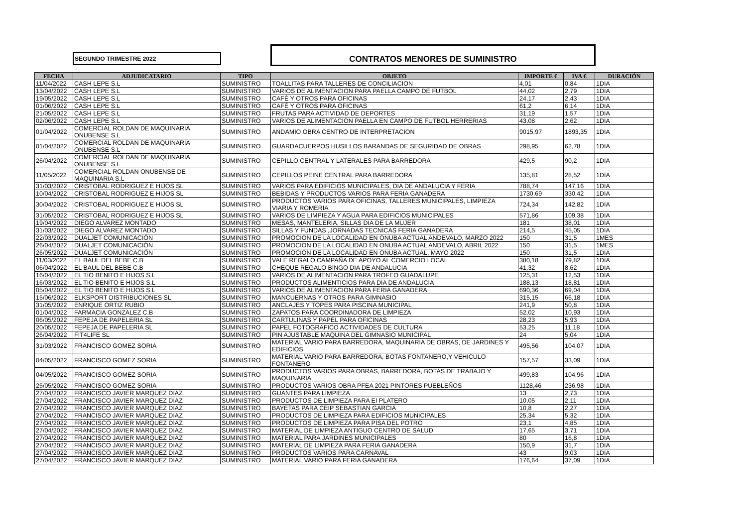SEGUNDO TRIMESTRE 2022
CONTRATOS MENORES DE SUMINISTRO
| FECHA | ADJUDICATARIO | TIPO | OBJETO | IMPORTE € | IVA € | DURACIÓN |
| --- | --- | --- | --- | --- | --- | --- |
| 11/04/2022 | CASH LEPE S.L | SUMINISTRO | TOALLITAS PARA TALLERES DE CONCILIACION | 4,01 | 0,84 | 1DIA |
| 13/04/2022 | CASH LEPE S.L | SUMINISTRO | VARIOS DE ALIMENTACION PARA PAELLA CAMPO DE FUTBOL | 44,02 | 2,79 | 1DIA |
| 19/05/2022 | CASH LEPE S.L | SUMINISTRO | CAFÉ Y OTROS PARA OFICINAS | 24,17 | 2,43 | 1DIA |
| 01/06/2022 | CASH LEPE S.L | SUMINISTRO | CAFÉ Y OTROS PARA OFICINAS | 61,2 | 6,14 | 1DIA |
| 21/05/2022 | CASH LEPE S.L | SUMINISTRO | FRUTAS PARA ACTIVIDAD DE DEPORTES | 31,19 | 1,57 | 1DIA |
| 02/06/2022 | CASH LEPE S.L | SUMINISTRO | VARIOS DE ALIMENTACION PAELLA EN CAMPO DE FUTBOL HERRERIAS | 43,08 | 2,62 | 1DIA |
| 01/04/2022 | COMERCIAL ROLDAN DE MAQUINARIA ONUBENSE S.L | SUMINISTRO | ANDAMIO OBRA CENTRO DE INTERPRETACION | 9015,97 | 1893,35 | 1DIA |
| 01/04/2022 | COMERCIAL ROLDAN DE MAQUINARIA ONUBENSE S.L | SUMINISTRO | GUARDACUERPOS HUSILLOS BARANDAS DE SEGURIDAD DE OBRAS | 298,95 | 62,78 | 1DIA |
| 26/04/2022 | COMERCIAL ROLDAN DE MAQUINARIA ONUBENSE S.L | SUMINISTRO | CEPILLO CENTRAL Y LATERALES PARA BARREDORA | 429,5 | 90,2 | 1DIA |
| 11/05/2022 | COMERCIAL ROLDAN ONUBENSE DE MAQUINARIA S.L | SUMINISTRO | CEPILLOS PEINE CENTRAL PARA BARREDORA | 135,81 | 28,52 | 1DIA |
| 31/03/2022 | CRISTOBAL RODRIGUEZ E HIJOS SL | SUMINISTRO | VARIOS PARA EDIFICIOS MUNICIPALES, DIA DE ANDALUCIA Y FERIA | 788,74 | 147,16 | 1DIA |
| 10/04/2022 | CRISTOBAL RODRIGUEZ E HIJOS SL | SUMINISTRO | BEBIDAS Y PRODUCTOS VARIOS PARA FERIA GANADERA | 1730,69 | 330,42 | 1DIA |
| 30/04/2022 | CRISTOBAL RODRIGUEZ E HIJOS SL | SUMINISTRO | PRODUCTOS VARIOS PARA OFICINAS, TALLERES MUNICIPALES, LIMPIEZA VIARIA Y ROMERIA | 724,34 | 142,82 | 1DIA |
| 31/05/2022 | CRISTOBAL RODRIGUEZ E HIJOS SL | SUMINISTRO | VARIOS DE LIMPIEZA Y AGUA PARA EDIFICIOS MUNICIPALES | 571,86 | 109,38 | 1DIA |
| 19/04/2022 | DIEGO ALVAREZ MONTADO | SUMINISTRO | MESAS, MANTELERIA, SILLAS DIA DE LA MUJER | 181 | 38,01 | 1DIA |
| 31/03/2022 | DIEGO ALVAREZ MONTADO | SUMINISTRO | SILLAS Y FUNDAS ,JORNADAS TECNICAS FERIA GANADERA | 214,5 | 45,05 | 1DIA |
| 22/03/2022 | DUALJET COMUNICACIÓN | SUMINISTRO | PROMOCION DE LA LOCALIDAD EN ONUBA ACTUAL ANDEVALO, MARZO 2022 | 150 | 31,5 | 1MES |
| 26/04/2022 | DUALJET COMUNICACIÓN | SUMINISTRO | PROMOCION DE LA LOCALIDAD EN ONUBA ACTUAL ANDEVALO, ABRIL 2022 | 150 | 31,5 | 1MES |
| 26/05/2022 | DUALJET COMUNICACIÓN | SUMINISTRO | PROMOCION DE LA LOCALIDAD EN ONUBA ACTUAL, MAYO 2022 | 150 | 31,5 | 1DIA |
| 11/03/2022 | EL BAUL DEL BEBE C.B | SUMINISTRO | VALE REGALO CAMPAÑA DE APOYO AL COMERCIO LOCAL | 380,18 | 79,82 | 1DIA |
| 06/04/2022 | EL BAUL DEL BEBE C.B | SUMINISTRO | CHEQUE REGALO BINGO DIA DE ANDALUCIA | 41,32 | 8,62 | 1DIA |
| 16/04/2022 | EL TIO BENITO E HIJOS S.L | SUMINISTRO | VARIOS DE ALIMENTACION PARA TROFEO GUADALUPE | 125,31 | 12,53 | 1DIA |
| 16/03/2022 | EL TIO BENITO E HIJOS S.L | SUMINISTRO | PRODUCTOS ALIMENTICIOS PARA DIA DE ANDALUCIA | 188,13 | 18,81 | 1DIA |
| 05/04/2022 | EL TIO BENITO E HIJOS S.L | SUMINISTRO | VARIOS DE ALIMENTACION PARA FERIA GANADERA | 690,36 | 69,04 | 1DIA |
| 15/06/2022 | ELKSPORT DISTRIBUCIONES SL | SUMINISTRO | MANCUERNAS Y OTROS PARA GIMNASIO | 315,15 | 66,18 | 1DIA |
| 31/05/2022 | ENRIQUE ORTIZ RUBIO | SUMINISTRO | ANCLAJES Y TOPES PARA PISCINA MUNICIPAL | 241,9 | 50,8 | 1DIA |
| 01/04/2022 | FARMACIA GONZALEZ C.B | SUMINISTRO | ZAPATOS PARA COORDINADORA DE LIMPIEZA | 52,02 | 10,93 | 1DIA |
| 06/05/2022 | FEPEJA DE PAPELERIA SL | SUMINISTRO | CARTULINAS Y PAPEL PARA OFICINAS | 28,23 | 5,93 | 1DIA |
| 20/05/2022 | FEPEJA DE PAPELERIA SL | SUMINISTRO | PAPEL FOTOGRAFICO ACTIVIDADES DE CULTURA | 53,25 | 11,18 | 1DIA |
| 26/04/2022 | FIT4LIFE SL | SUMINISTRO | PIN AJUSTABLE MAQUINA DEL GIMNASIO MUNICIPAL | 24 | 5,04 | 1DIA |
| 31/03/2022 | FRANCISCO GOMEZ SORIA | SUMINISTRO | MATERIAL VARIO PARA BARREDORA, MAQUINARIA DE OBRAS, DE JARDINES Y EDIFICIOS | 495,56 | 104,07 | 1DIA |
| 04/05/2022 | FRANCISCO GOMEZ SORIA | SUMINISTRO | MATERIAL VARIO PARA BARREDORA, BOTAS FONTANERO,Y VEHICULO FONTANERO | 157,57 | 33,09 | 1DIA |
| 04/05/2022 | FRANCISCO GOMEZ SORIA | SUMINISTRO | PRODUCTOS VARIOS PARA OBRAS, BARREDORA, BOTAS DE TRABAJO Y MAQUINARIA | 499,83 | 104,96 | 1DIA |
| 25/05/2022 | FRANCISCO GOMEZ SORIA | SUMINISTRO | PRODUCTOS VARIOS OBRA PFEA 2021 PINTORES PUEBLEÑOS | 1128,46 | 236,98 | 1DIA |
| 27/04/2022 | FRANCISCO JAVIER MARQUEZ DIAZ | SUMINISTRO | GUANTES PARA LIMPIEZA | 13 | 2,73 | 1DIA |
| 27/04/2022 | FRANCISCO JAVIER MARQUEZ DIAZ | SUMINISTRO | PRODUCTOS DE LIMPIEZA PARA EI PLATERO | 10,05 | 2,11 | 1DIA |
| 27/04/2022 | FRANCISCO JAVIER MARQUEZ DIAZ | SUMINISTRO | BAYETAS PARA CEIP SEBASTIAN GARCIA | 10,8 | 2,27 | 1DIA |
| 27/04/2022 | FRANCISCO JAVIER MARQUEZ DIAZ | SUMINISTRO | PRODUCTOS DE LIMPIEZA PARA EDIFICIOS MUNICIPALES | 25,34 | 5,32 | 1DIA |
| 27/04/2022 | FRANCISCO JAVIER MARQUEZ DIAZ | SUMINISTRO | PRODUCTOS DE LIMPIEZA PARA PISA DEL POTRO | 23,1 | 4,85 | 1DIA |
| 27/04/2022 | FRANCISCO JAVIER MARQUEZ DIAZ | SUMINISTRO | MATERIAL DE LIMPIEZA ANTIGUO CENTRO DE SALUD | 17,65 | 3,71 | 1DIA |
| 27/04/2022 | FRANCISCO JAVIER MARQUEZ DIAZ | SUMINISTRO | MATERIAL PARA JARDINES MUNICIPALES | 80 | 16,8 | 1DIA |
| 27/04/2022 | FRANCISCO JAVIER MARQUEZ DIAZ | SUMINISTRO | MATERIAL DE LIMPIEZA PARA FERIA GANADERA | 150,9 | 31,7 | 1DIA |
| 27/04/2022 | FRANCISCO JAVIER MARQUEZ DIAZ | SUMINISTRO | PRODUCTOS VARIOS PARA CARNAVAL | 43 | 9,03 | 1DIA |
| 27/04/2022 | FRANCISCO JAVIER MARQUEZ DIAZ | SUMINISTRO | MATERIAL VARIO PARA FERIA GANADERA | 176,64 | 37,09 | 1DIA |